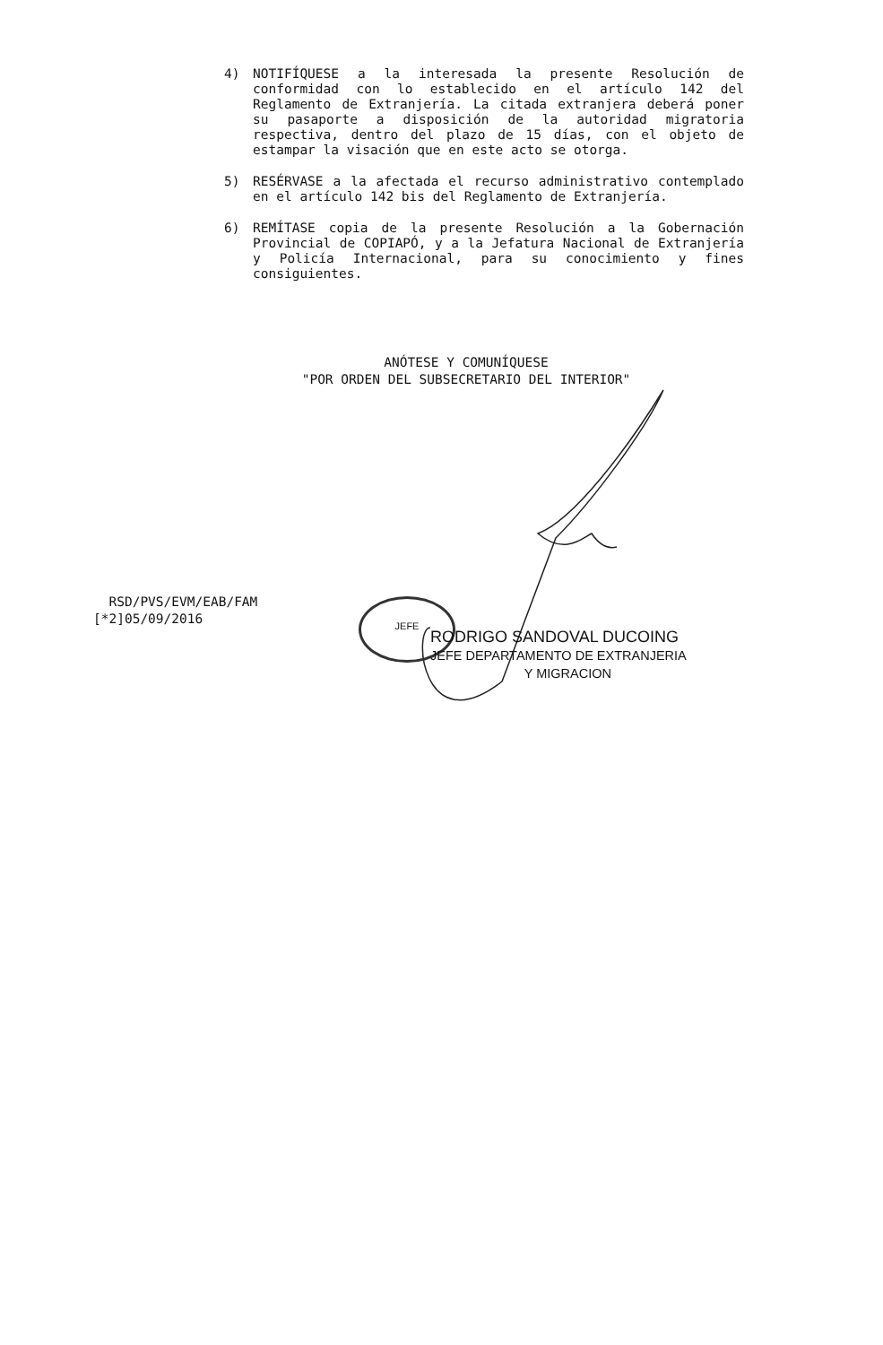4) NOTIFÍQUESE a la interesada la presente Resolución de conformidad con lo establecido en el artículo 142 del Reglamento de Extranjería. La citada extranjera deberá poner su pasaporte a disposición de la autoridad migratoria respectiva, dentro del plazo de 15 días, con el objeto de estampar la visación que en este acto se otorga.
5) RESÉRVASE a la afectada el recurso administrativo contemplado en el artículo 142 bis del Reglamento de Extranjería.
6) REMÍTASE copia de la presente Resolución a la Gobernación Provincial de COPIAPÓ, y a la Jefatura Nacional de Extranjería y Policía Internacional, para su conocimiento y fines consiguientes.
ANÓTESE Y COMUNÍQUESE
"POR ORDEN DEL SUBSECRETARIO DEL INTERIOR"
RSD/PVS/EVM/EAB/FAM
[*2]05/09/2016
JEFE
RODRIGO SANDOVAL DUCOING
JEFE DEPARTAMENTO DE EXTRANJERIA
Y MIGRACION